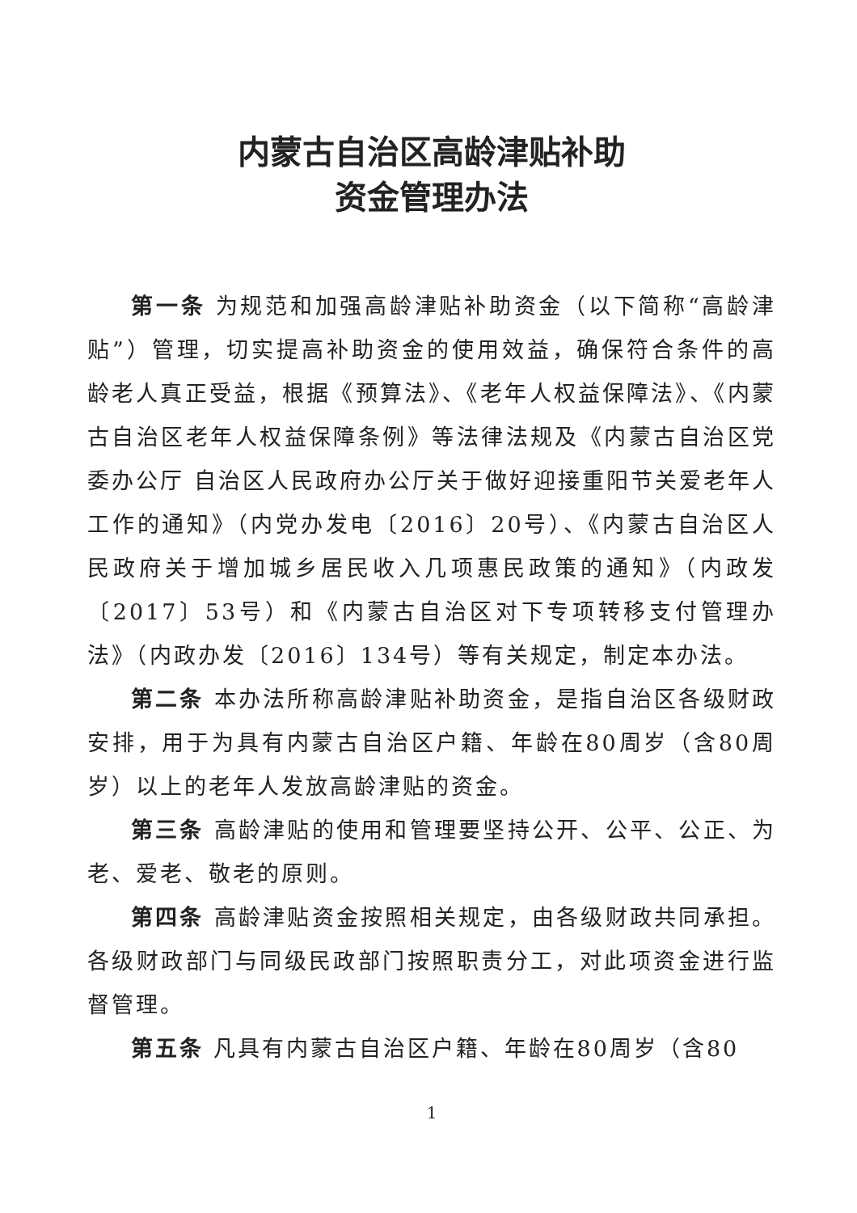内蒙古自治区高龄津贴补助
资金管理办法
第一条 为规范和加强高龄津贴补助资金（以下简称“高龄津贴”）管理，切实提高补助资金的使用效益，确保符合条件的高龄老人真正受益，根据《预算法》、《老年人权益保障法》、《内蒙古自治区老年人权益保障条例》等法律法规及《内蒙古自治区党委办公厅 自治区人民政府办公厅关于做好迎接重阳节关爱老年人工作的通知》（内党办发电〔2016〕20号）、《内蒙古自治区人民政府关于增加城乡居民收入几项惠民政策的通知》（内政发〔2017〕53号）和《内蒙古自治区对下专项转移支付管理办法》（内政办发〔2016〕134号）等有关规定，制定本办法。
第二条 本办法所称高龄津贴补助资金，是指自治区各级财政安排，用于为具有内蒙古自治区户籍、年龄在80周岁（含80周岁）以上的老年人发放高龄津贴的资金。
第三条 高龄津贴的使用和管理要坚持公开、公平、公正、为老、爱老、敬老的原则。
第四条 高龄津贴资金按照相关规定，由各级财政共同承担。各级财政部门与同级民政部门按照职责分工，对此项资金进行监督管理。
第五条 凡具有内蒙古自治区户籍、年龄在80周岁（含80
1